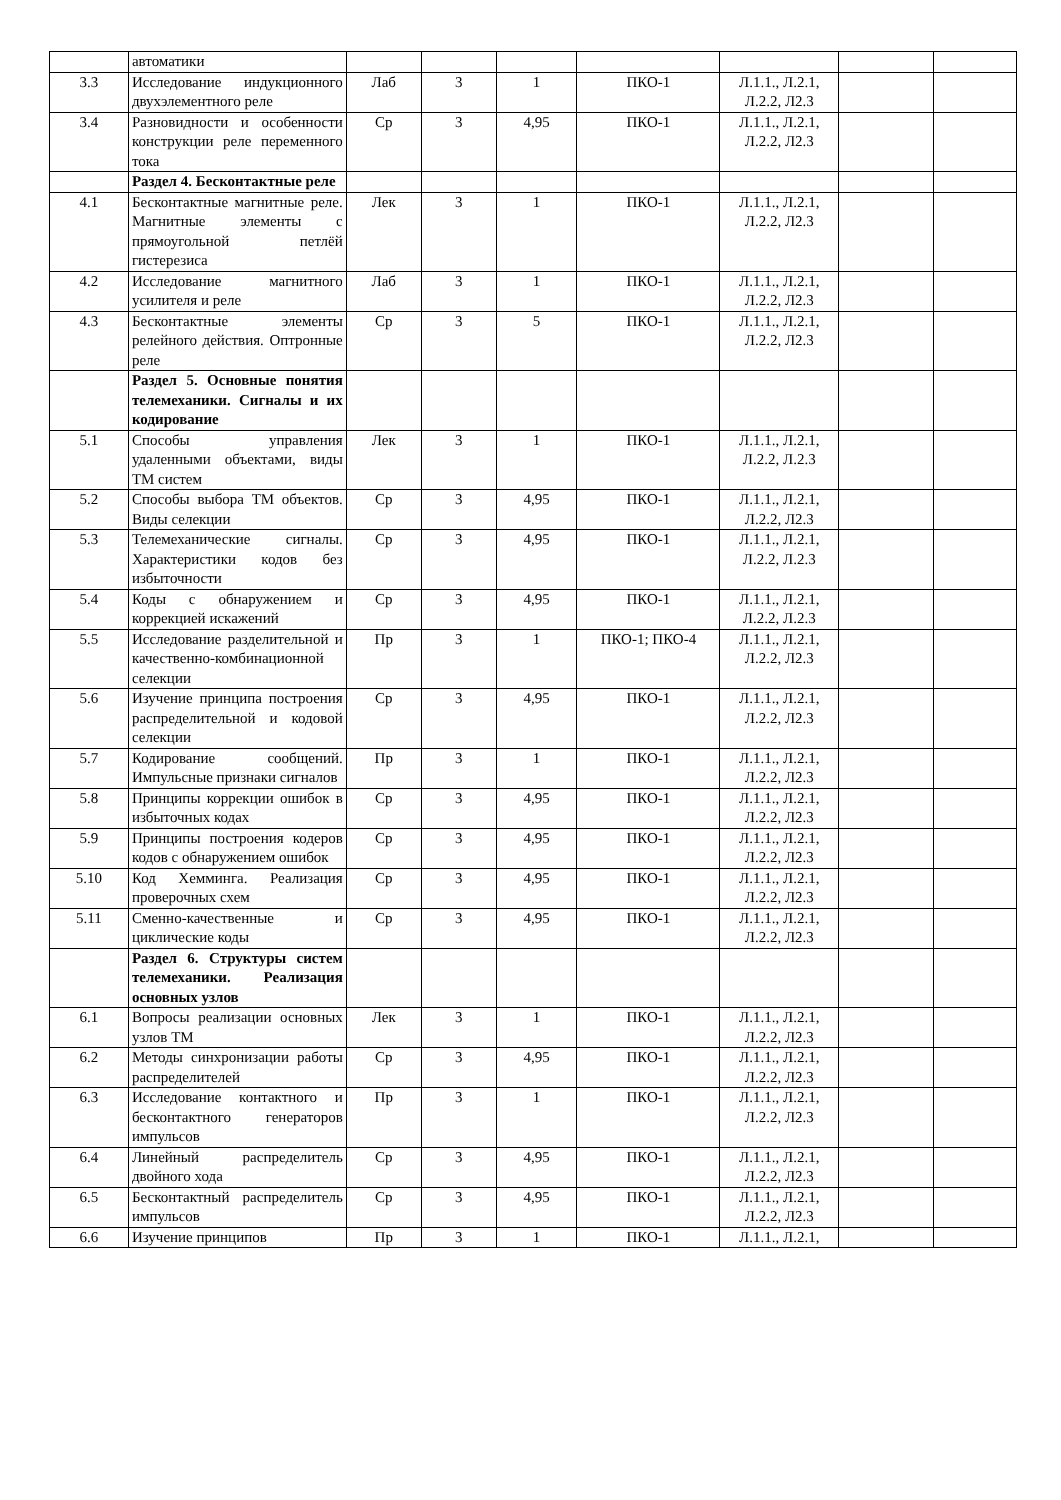| | автоматики | | | | | | | |
| 3.3 | Исследование индукционного двухэлементного реле | Лаб | 3 | 1 | ПКО-1 | Л.1.1., Л.2.1, Л.2.2, Л2.3 | | |
| 3.4 | Разновидности и особенности конструкции реле переменного тока | Ср | 3 | 4,95 | ПКО-1 | Л.1.1., Л.2.1, Л.2.2, Л2.3 | | |
| | Раздел 4. Бесконтактные реле | | | | | | | |
| 4.1 | Бесконтактные магнитные реле. Магнитные элементы с прямоугольной петлёй гистерезиса | Лек | 3 | 1 | ПКО-1 | Л.1.1., Л.2.1, Л.2.2, Л2.3 | | |
| 4.2 | Исследование магнитного усилителя и реле | Лаб | 3 | 1 | ПКО-1 | Л.1.1., Л.2.1, Л.2.2, Л2.3 | | |
| 4.3 | Бесконтактные элементы релейного действия. Оптронные реле | Ср | 3 | 5 | ПКО-1 | Л.1.1., Л.2.1, Л.2.2, Л2.3 | | |
| | Раздел 5. Основные понятия телемеханики. Сигналы и их кодирование | | | | | | | |
| 5.1 | Способы управления удаленными объектами, виды ТМ систем | Лек | 3 | 1 | ПКО-1 | Л.1.1., Л.2.1, Л.2.2, Л.2.3 | | |
| 5.2 | Способы выбора ТМ объектов. Виды селекции | Ср | 3 | 4,95 | ПКО-1 | Л.1.1., Л.2.1, Л.2.2, Л2.3 | | |
| 5.3 | Телемеханические сигналы. Характеристики кодов без избыточности | Ср | 3 | 4,95 | ПКО-1 | Л.1.1., Л.2.1, Л.2.2, Л.2.3 | | |
| 5.4 | Коды с обнаружением и коррекцией искажений | Ср | 3 | 4,95 | ПКО-1 | Л.1.1., Л.2.1, Л.2.2, Л.2.3 | | |
| 5.5 | Исследование разделительной и качественно-комбинационной селекции | Пр | 3 | 1 | ПКО-1; ПКО-4 | Л.1.1., Л.2.1, Л.2.2, Л2.3 | | |
| 5.6 | Изучение принципа построения распределительной и кодовой селекции | Ср | 3 | 4,95 | ПКО-1 | Л.1.1., Л.2.1, Л.2.2, Л2.3 | | |
| 5.7 | Кодирование сообщений. Импульсные признаки сигналов | Пр | 3 | 1 | ПКО-1 | Л.1.1., Л.2.1, Л.2.2, Л2.3 | | |
| 5.8 | Принципы коррекции ошибок в избыточных кодах | Ср | 3 | 4,95 | ПКО-1 | Л.1.1., Л.2.1, Л.2.2, Л2.3 | | |
| 5.9 | Принципы построения кодеров кодов с обнаружением ошибок | Ср | 3 | 4,95 | ПКО-1 | Л.1.1., Л.2.1, Л.2.2, Л2.3 | | |
| 5.10 | Код Хемминга. Реализация проверочных схем | Ср | 3 | 4,95 | ПКО-1 | Л.1.1., Л.2.1, Л.2.2, Л2.3 | | |
| 5.11 | Сменно-качественные и циклические коды | Ср | 3 | 4,95 | ПКО-1 | Л.1.1., Л.2.1, Л.2.2, Л2.3 | | |
| | Раздел 6. Структуры систем телемеханики. Реализация основных узлов | | | | | | | |
| 6.1 | Вопросы реализации основных узлов ТМ | Лек | 3 | 1 | ПКО-1 | Л.1.1., Л.2.1, Л.2.2, Л2.3 | | |
| 6.2 | Методы синхронизации работы распределителей | Ср | 3 | 4,95 | ПКО-1 | Л.1.1., Л.2.1, Л.2.2, Л2.3 | | |
| 6.3 | Исследование контактного и бесконтактного генераторов импульсов | Пр | 3 | 1 | ПКО-1 | Л.1.1., Л.2.1, Л.2.2, Л2.3 | | |
| 6.4 | Линейный распределитель двойного хода | Ср | 3 | 4,95 | ПКО-1 | Л.1.1., Л.2.1, Л.2.2, Л2.3 | | |
| 6.5 | Бесконтактный распределитель импульсов | Ср | 3 | 4,95 | ПКО-1 | Л.1.1., Л.2.1, Л.2.2, Л2.3 | | |
| 6.6 | Изучение принципов | Пр | 3 | 1 | ПКО-1 | Л.1.1., Л.2.1, | | |